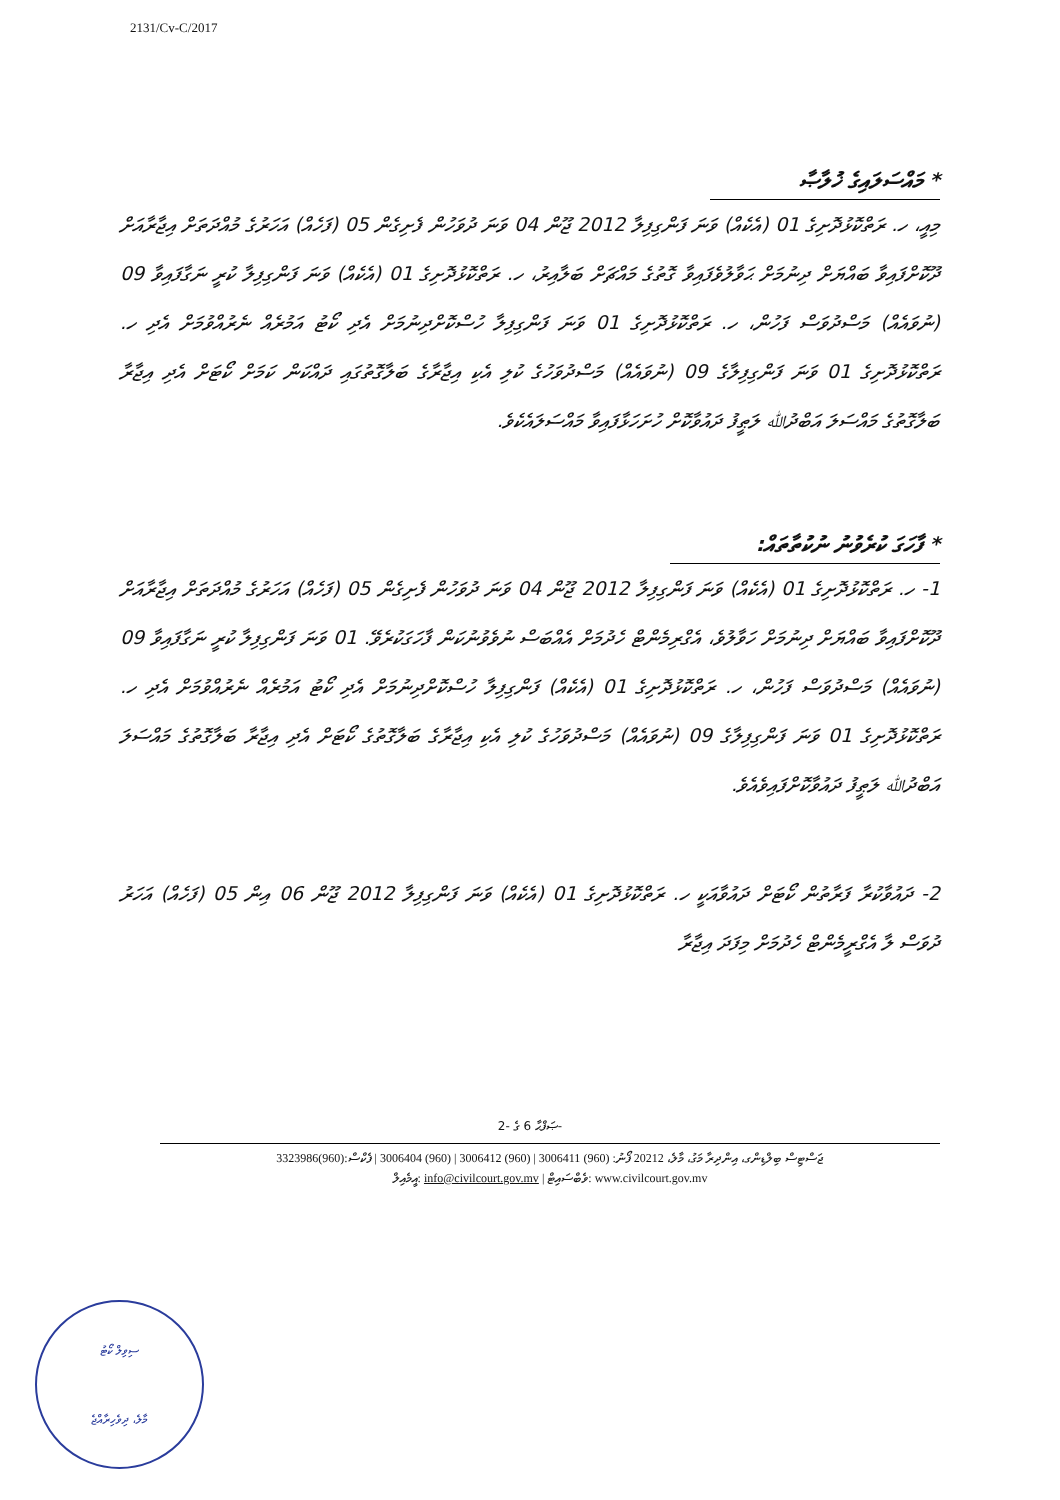2131/Cv-C/2017
* މައްސަލައިގެ ޚުލާޞާ
މިއީ، ހ. ރަތްކޮޅުދޮށިގެ 01 (އެކެއް) ވަނަ ފަންގިފިލާ 2012 ޖޫން 04 ވަނަ ދުވަހުން ފެށިގެން 05 (ފަހެއް) އަހަރުގެ މުއްދަތަށް އިޖާރާއަށް ދޫކޮށްފައިވާ ބައްޔަށް ދިނުމަށް ޙަވާލުވެފައިވާ ގޮތުގެ މައްޗަށް ބަލާއިރު، ހ. ރަތްކޮޅުދޮށިގެ 01 (އެކެއް) ވަނަ ފަންގިފިލާ ކުރީ ނަގާފައިވާ 09 (ނުވައެއް) މަސްދުވަސް ފަހުން، ހ. ރަތްކޮޅުދޮށިގެ 01 ވަނަ ފަންގިފިލާ ހުސްކޮށްދިނުމަށް އެދި ކޯޓު އަމުރެއް ނެރުއްވުމަށް އެދި ހ. ރަތްކޮޅުދޮށިގެ 01 ވަނަ ފަންގިފިލާގެ 09 (ނުވައެއް) މަސްދުވަހުގެ ކުލި އެކި އިޖާރާގެ ބަލާގޮތުގައި ދައްކަން ކަމަށް ކޯޓަށް އެދި އިޖާރާ ބަލާގޮތުގެ މައްސަލަ އަބްދުﷲ ލަޠީފު ދައުވާކޮށް ހުށަހަޅާފައިވާ މައްސަލައެކެވެ.
* ފާހަގަ ކުރެވުނު ނުކުތާތައް:
1- ހ. ރަތްކޮޅުދޮށިގެ 01 (އެކެއް) ވަނަ ފަންގިފިލާ 2012 ޖޫން 04 ވަނަ ދުވަހުން ފެށިގެން 05 (ފަހެއް) އަހަރުގެ މުއްދަތަށް އިޖާރާއަށް ދޫކޮށްފައިވާ ބައްޔަށް ދިނުމަށް ހަވާލުވެ، އެގްރިމެންޓް ހެދުމަށް އެއްބަސް ނުވެވުނުކަން ފާހަގަކުރެވޭ. 01 ވަނަ ފަންގިފިލާ ކުރީ ނަގާފައިވާ 09 (ނުވައެއް) މަސްދުވަސް ފަހުން، ހ. ރަތްކޮޅުދޮށިގެ 01 (އެކެއް) ފަންގިފިލާ ހުސްކޮށްދިނުމަށް އެދި ކޯޓު އަމުރެއް ނެރުއްވުމަށް އެދި ހ. ރަތްކޮޅުދޮށިގެ 01 ވަނަ ފަންގިފިލާގެ 09 (ނުވައެއް) މަސްދުވަހުގެ ކުލި އެކި އިޖާރާގެ ބަލާގޮތުގެ ކޯޓަށް އެދި އިޖާރާ ބަލާގޮތުގެ މައްސަލަ އަބްދުﷲ ލަޠީފު ދައުވާކޮށްފައިވެއެވެ.
2- ދައުވާކުރާ ފަރާތުން ކޯޓަށް ދައުވާއަކީ ހ. ރަތްކޮޅުދޮށިގެ 01 (އެކެއް) ވަނަ ފަންގިފިލާ 2012 ޖޫން 06 އިން 05 (ފަހެއް) އަހަރު ދުވަސް ލާ އެގްރީމެންޓް ހެދުމަށް މިފަދަ އިޖާރާ
ޞަފްޙާ 6 ގެ -2-
ޖަސްޓިސް ބިލްޑިންގ، އިންދިރާ މަގު، މާލެ، 20212 ފޯނު: (960) 3006411 | (960) 3006412 | (960) 3006404 | ފެކްސް:(960)3323986
އީމެއިލް: info@civilcourt.gov.mv | ވެބްސައިޓް: www.civilcourt.gov.mv
ސިވިލް ކޯޓު
މާލެ، ދިވެހިރާއްޖެ